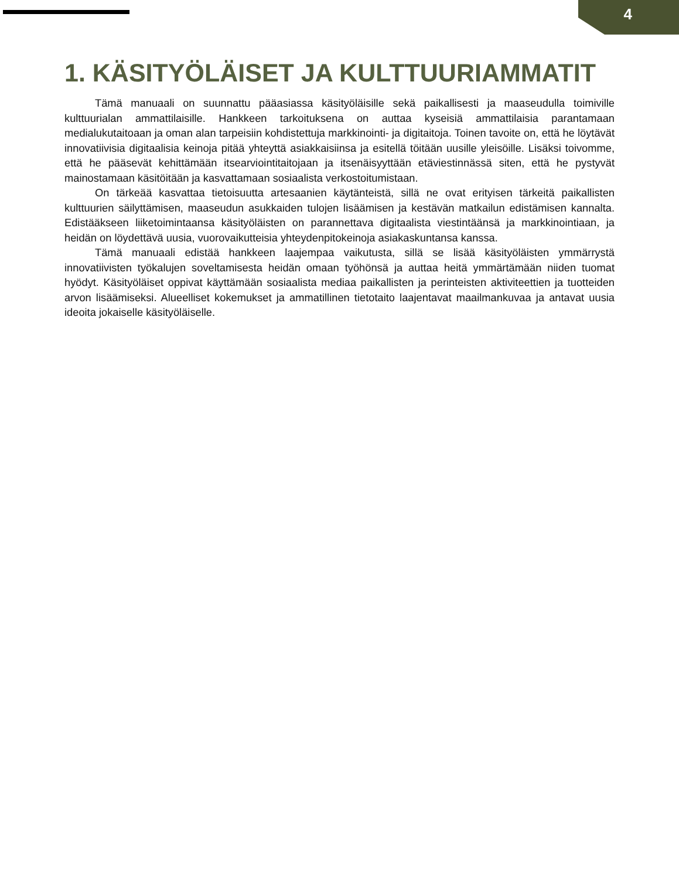4
1. KÄSITYÖLÄISET JA KULTTUURIAMMATIT
Tämä manuaali on suunnattu pääasiassa käsityöläisille sekä paikallisesti ja maaseudulla toimiville kulttuurialan ammattilaisille. Hankkeen tarkoituksena on auttaa kyseisiä ammattilaisia parantamaan medialukutaitoaan ja oman alan tarpeisiin kohdistettuja markkinointi- ja digitaitoja. Toinen tavoite on, että he löytävät innovatiivisia digitaalisia keinoja pitää yhteyttä asiakkaisiinsa ja esitellä töitään uusille yleisöille. Lisäksi toivomme, että he pääsevät kehittämään itsearviointitaitojaan ja itsenäisyyttään etäviestinnässä siten, että he pystyvät mainostamaan käsitöitään ja kasvattamaan sosiaalista verkostoitumistaan.
On tärkeää kasvattaa tietoisuutta artesaanien käytänteistä, sillä ne ovat erityisen tärkeitä paikallisten kulttuurien säilyttämisen, maaseudun asukkaiden tulojen lisäämisen ja kestävän matkailun edistämisen kannalta. Edistääkseen liiketoimintaansa käsityöläisten on parannettava digitaalista viestintäänsä ja markkinointiaan, ja heidän on löydettävä uusia, vuorovaikutteisia yhteydenpitokeinoja asiakaskuntansa kanssa.
Tämä manuaali edistää hankkeen laajempaa vaikutusta, sillä se lisää käsityöläisten ymmärrystä innovatiivisten työkalujen soveltamisesta heidän omaan työhönsä ja auttaa heitä ymmärtämään niiden tuomat hyödyt. Käsityöläiset oppivat käyttämään sosiaalista mediaa paikallisten ja perinteisten aktiviteettien ja tuotteiden arvon lisäämiseksi. Alueelliset kokemukset ja ammatillinen tietotaito laajentavat maailmankuvaa ja antavat uusia ideoita jokaiselle käsityöläiselle.